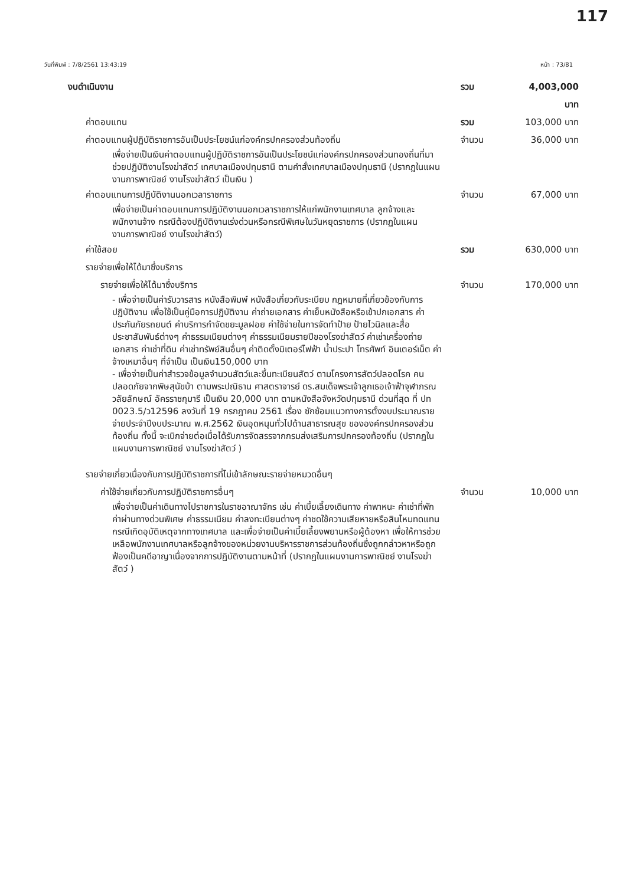117
วันที่พิมพ์ : 7/8/2561 13:43:19 หน้า : 73/81
งบดำเนินงาน รวม 4,003,000 บาท
ค่าตอบแทน รวม 103,000 บาท
ค่าตอบแทนผู้ปฏิบัติราชการอันเป็นประโยชน์แก่องค์กรปกครองส่วนท้องถิ่น จำนวน 36,000 บาท
เพื่อจ่ายเป็นเงินค่าตอบแทนผู้ปฏิบัติราชการอันเป็นประโยชน์แก่องค์กรปกครองส่วนทองถิ่นที่มาช่วยปฏิบัติงานโรงฆ่าสัตว์ เทศบาลเมืองปทุมธานี ตามคำสั่งเทศบาลเมืองปทุมธานี (ปรากฏในแผนงานการพาณิชย์ งานโรงฆ่าสัตว์ เป็นเงิน )
ค่าตอบแทนการปฏิบัติงานนอกเวลาราชการ จำนวน 67,000 บาท
เพื่อจ่ายเป็นค่าตอบแทนการปฏิบัติงานนอกเวลาราชการให้แก่พนักงานเทศบาล ลูกจ้างและพนักงานจ้าง กรณีต้องปฏิบัติงานเร่งด่วนหรือกรณีพิเศษในวันหยุดราชการ (ปรากฏในแผนงานการพาณิชย์ งานโรงฆ่าสัตว์)
ค่าใช้สอย รวม 630,000 บาท
รายจ่ายเพื่อให้ได้มาซึ่งบริการ
รายจ่ายเพื่อให้ได้มาซึ่งบริการ จำนวน 170,000 บาท
- เพื่อจ่ายเป็นค่ารับวารสาร หนังสือพิมพ์ หนังสือเกี่ยวกับระเบียบ กฎหมายที่เกี่ยวข้องกับการปฏิบัติงาน เพื่อใช้เป็นคู่มือการปฏิบัติงาน ค่าถ่ายเอกสาร ค่าเย็บหนังสือหรือเข้าปกเอกสาร ค่าประกันภัยรถยนต์ ค่าบริการกำจัดขยะมูลฝอย ค่าใช้จ่ายในการจัดทำป้าย ป้ายไวนิลและสื่อประชาสัมพันธ์ต่างๆ ค่าธรรมเนียมต่างๆ ค่าธรรมเนียมรายปีของโรงฆ่าสัตว์ ค่าเช่าเครื่องถ่ายเอกสาร ค่าเช่าที่ดิน ค่าเช่าทรัพย์สินอื่นๆ ค่าติดตั้งมิเตอร์ไฟฟ้า น้ำประปา โทรศัพท์ อินเตอร์เน็ต ค่าจ้างเหมาอื่นๆ ที่จำเป็น เป็นเงิน150,000 บาท
- เพื่อจ่ายเป็นค่าสำรวจข้อมูลจำนวนสัตว์และขึ้นทะเบียนสัตว์ ตามโครงการสัตว์ปลอดโรค คนปลอดภัยจากพิษสุนัขบ้า ตามพระปณิธาน ศาสตราจารย์ ดร.สมเด็จพระเจ้าลูกเธอเจ้าฟ้าจุฬาภรณวลัยลักษณ์ อัครราชกุมารี เป็นเงิน 20,000 บาท ตามหนังสือจังหวัดปทุมธานี ด่วนที่สุด ที่ ปท 0023.5/ว12596 ลงวันที่ 19 กรกฎาคม 2561 เรื่อง ซักซ้อมแนวทางการตั้งงบประมาณรายจ่ายประจำปีงบประมาณ พ.ศ.2562 เงินอุดหนุนทั่วไปด้านสาธารณสุข ขององค์กรปกครองส่วนท้องถิ่น ทั้งนี้ จะเบิกจ่ายต่อเมื่อได้รับการจัดสรรจากกรมส่งเสริมการปกครองท้องถิ่น (ปรากฏในแผนงานการพาณิชย์ งานโรงฆ่าสัตว์ )
รายจ่ายเกี่ยวเนื่องกับการปฏิบัติราชการที่ไม่เข้าลักษณะรายจ่ายหมวดอื่นๆ
ค่าใช้จ่ายเกี่ยวกับการปฏิบัติราชการอื่นๆ จำนวน 10,000 บาท
เพื่อจ่ายเป็นค่าเดินทางไปราชการในราชอาณาจักร เช่น ค่าเบี้ยเลี้ยงเดินทาง ค่าพาหนะ ค่าเช่าที่พัก ค่าผ่านทางด่วนพิเศษ ค่าธรรมเนียม ค่าลงทะเบียนต่างๆ ค่าชดใช้ความเสียหายหรือสินไหมทดแทนกรณีเกิดอุบัติเหตุจากทางเทศบาล และเพื่อจ่ายเป็นค่าเบี้ยเลี้ยงพยานหรือผู้ต้องหา เพื่อให้การช่วยเหลือพนักงานเทศบาลหรือลูกจ้างของหน่วยงานบริหารราชการส่วนท้องถิ่นซึ่งถูกกล่าวหาหรือถูกฟ้องเป็นคดีอาญาเนื่องจากการปฏิบัติงานตามหน้าที่ (ปรากฏในแผนงานการพาณิชย์ งานโรงฆ่าสัตว์ )